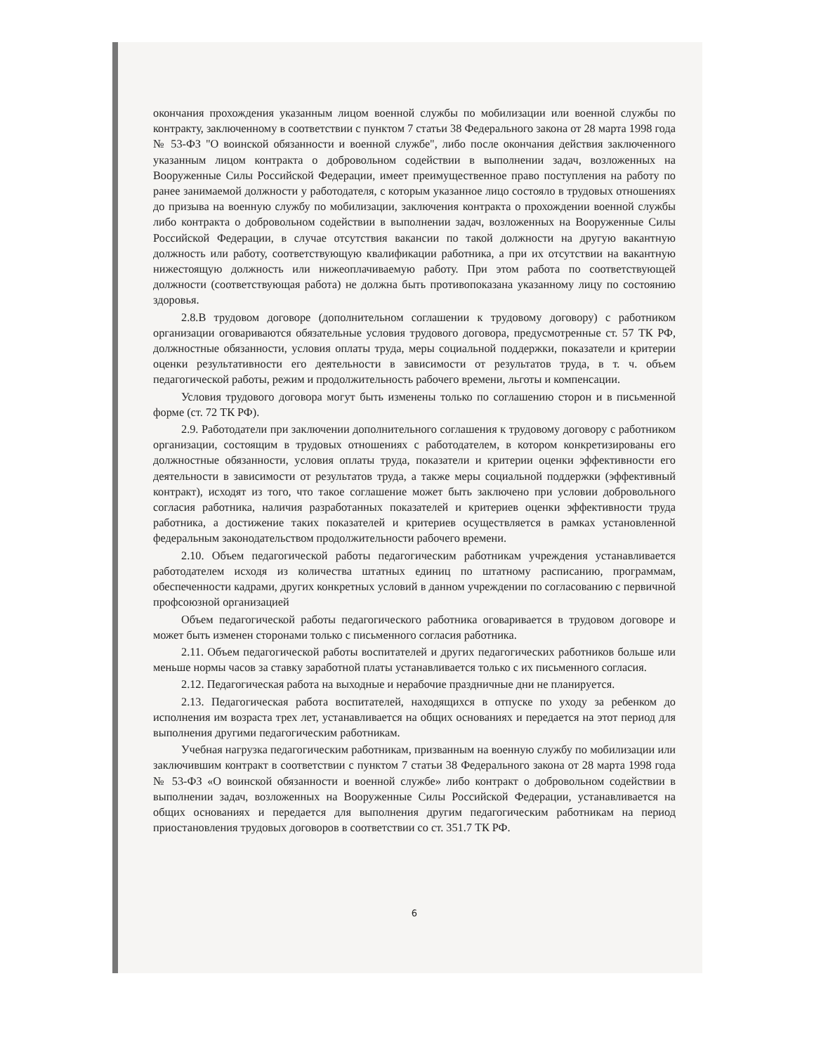окончания прохождения указанным лицом военной службы по мобилизации или военной службы по контракту, заключенному в соответствии с пунктом 7 статьи 38 Федерального закона от 28 марта 1998 года № 53-ФЗ "О воинской обязанности и военной службе", либо после окончания действия заключенного указанным лицом контракта о добровольном содействии в выполнении задач, возложенных на Вооруженные Силы Российской Федерации, имеет преимущественное право поступления на работу по ранее занимаемой должности у работодателя, с которым указанное лицо состояло в трудовых отношениях до призыва на военную службу по мобилизации, заключения контракта о прохождении военной службы либо контракта о добровольном содействии в выполнении задач, возложенных на Вооруженные Силы Российской Федерации, в случае отсутствия вакансии по такой должности на другую вакантную должность или работу, соответствующую квалификации работника, а при их отсутствии на вакантную нижестоящую должность или нижеоплачиваемую работу. При этом работа по соответствующей должности (соответствующая работа) не должна быть противопоказана указанному лицу по состоянию здоровья.
2.8.В трудовом договоре (дополнительном соглашении к трудовому договору) с работником организации оговариваются обязательные условия трудового договора, предусмотренные ст. 57 ТК РФ, должностные обязанности, условия оплаты труда, меры социальной поддержки, показатели и критерии оценки результативности его деятельности в зависимости от результатов труда, в т. ч. объем педагогической работы, режим и продолжительность рабочего времени, льготы и компенсации.
Условия трудового договора могут быть изменены только по соглашению сторон и в письменной форме (ст. 72 ТК РФ).
2.9. Работодатели при заключении дополнительного соглашения к трудовому договору с работником организации, состоящим в трудовых отношениях с работодателем, в котором конкретизированы его должностные обязанности, условия оплаты труда, показатели и критерии оценки эффективности его деятельности в зависимости от результатов труда, а также меры социальной поддержки (эффективный контракт), исходят из того, что такое соглашение может быть заключено при условии добровольного согласия работника, наличия разработанных показателей и критериев оценки эффективности труда работника, а достижение таких показателей и критериев осуществляется в рамках установленной федеральным законодательством продолжительности рабочего времени.
2.10. Объем педагогической работы педагогическим работникам учреждения устанавливается работодателем исходя из количества штатных единиц по штатному расписанию, программам, обеспеченности кадрами, других конкретных условий в данном учреждении по согласованию с первичной профсоюзной организацией
Объем педагогической работы педагогического работника оговаривается в трудовом договоре и может быть изменен сторонами только с письменного согласия работника.
2.11. Объем педагогической работы воспитателей и других педагогических работников больше или меньше нормы часов за ставку заработной платы устанавливается только с их письменного согласия.
2.12. Педагогическая работа на выходные и нерабочие праздничные дни не планируется.
2.13. Педагогическая работа воспитателей, находящихся в отпуске по уходу за ребенком до исполнения им возраста трех лет, устанавливается на общих основаниях и передается на этот период для выполнения другими педагогическим работникам.
Учебная нагрузка педагогическим работникам, призванным на военную службу по мобилизации или заключившим контракт в соответствии с пунктом 7 статьи 38 Федерального закона от 28 марта 1998 года № 53-ФЗ «О воинской обязанности и военной службе» либо контракт о добровольном содействии в выполнении задач, возложенных на Вооруженные Силы Российской Федерации, устанавливается на общих основаниях и передается для выполнения другим педагогическим работникам на период приостановления трудовых договоров в соответствии со ст. 351.7 ТК РФ.
6